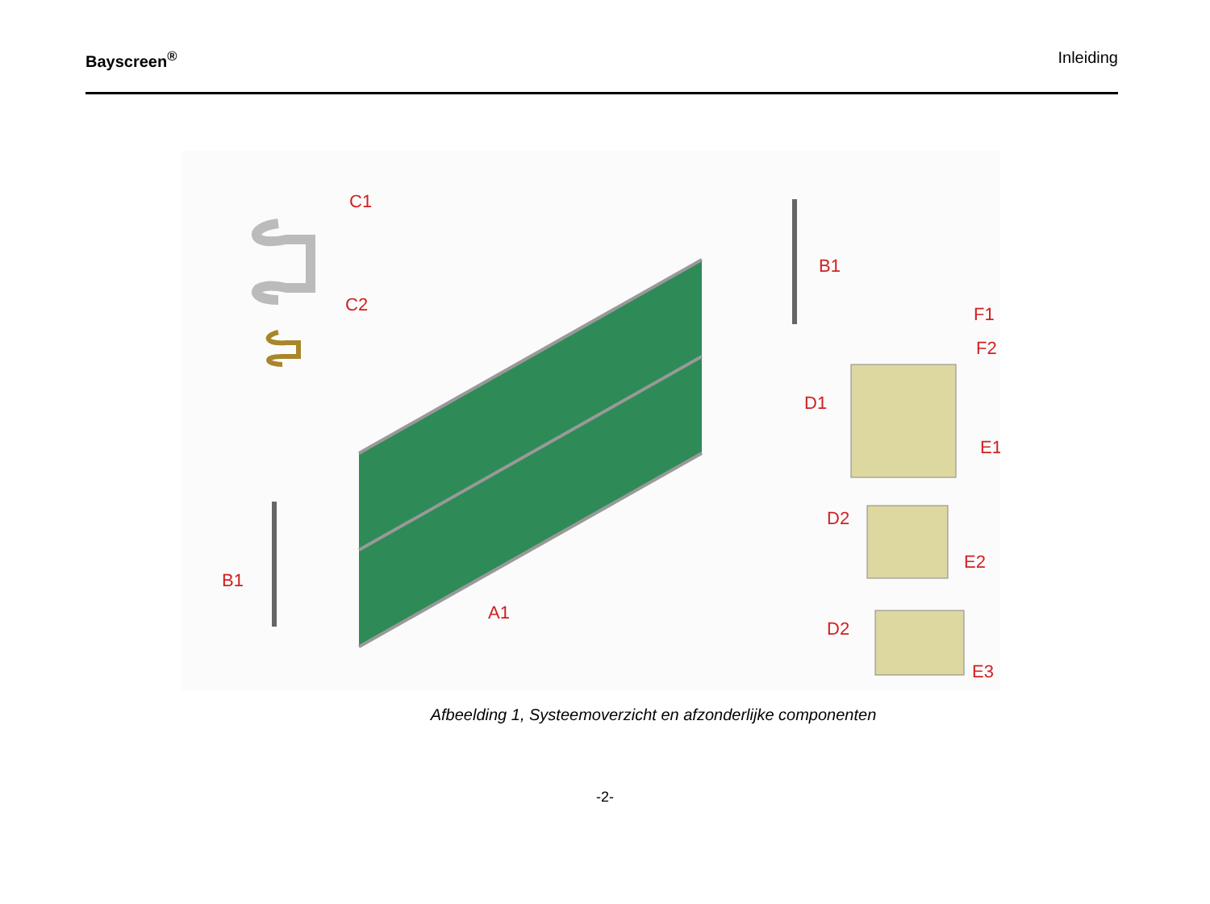Bayscreen<sup>®</sup> Inleiding
C1
C2
B1
B1
A1
D1
F1
F2
E1
D2
E2
D2
E3
Afbeelding 1, Systeemoverzicht en afzonderlijke componenten
-2-